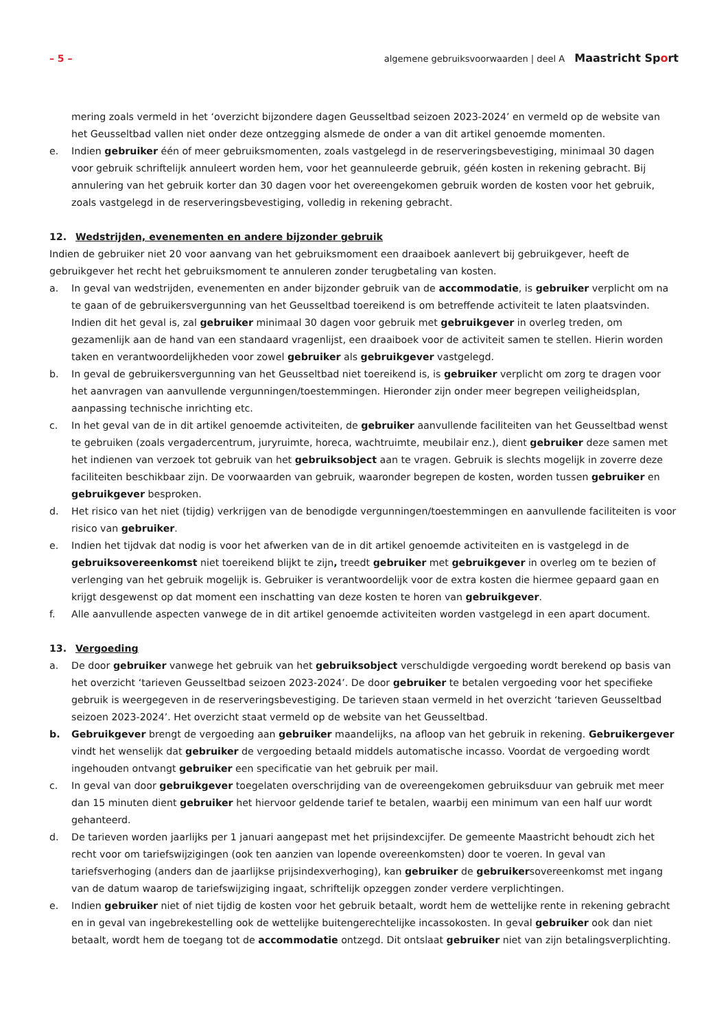– 5 –
algemene gebruiksvoorwaarden | deel A Maastricht Sport
mering zoals vermeld in het ‘overzicht bijzondere dagen Geusseltbad seizoen 2023-2024’ en vermeld op de website van het Geusseltbad vallen niet onder deze ontzegging alsmede de onder a van dit artikel genoemde momenten.
e. Indien gebruiker één of meer gebruiksmomenten, zoals vastgelegd in de reserveringsbevestiging, minimaal 30 dagen voor gebruik schriftelijk annuleert worden hem, voor het geannuleerde gebruik, géén kosten in rekening gebracht. Bij annulering van het gebruik korter dan 30 dagen voor het overeengekomen gebruik worden de kosten voor het gebruik, zoals vastgelegd in de reserveringsbevestiging, volledig in rekening gebracht.
12. Wedstrijden, evenementen en andere bijzonder gebruik
Indien de gebruiker niet 20 voor aanvang van het gebruiksmoment een draaiboek aanlevert bij gebruikgever, heeft de gebruikgever het recht het gebruiksmoment te annuleren zonder terugbetaling van kosten.
a. In geval van wedstrijden, evenementen en ander bijzonder gebruik van de accommodatie, is gebruiker verplicht om na te gaan of de gebruikersvergunning van het Geusseltbad toereikend is om betreffende activiteit te laten plaatsvinden. Indien dit het geval is, zal gebruiker minimaal 30 dagen voor gebruik met gebruikgever in overleg treden, om gezamenlijk aan de hand van een standaard vragenlijst, een draaiboek voor de activiteit samen te stellen. Hierin worden taken en verantwoordelijkheden voor zowel gebruiker als gebruikgever vastgelegd.
b. In geval de gebruikersvergunning van het Geusseltbad niet toereikend is, is gebruiker verplicht om zorg te dragen voor het aanvragen van aanvullende vergunningen/toestemmingen. Hieronder zijn onder meer begrepen veiligheidsplan, aanpassing technische inrichting etc.
c. In het geval van de in dit artikel genoemde activiteiten, de gebruiker aanvullende faciliteiten van het Geusseltbad wenst te gebruiken (zoals vergadercentrum, juryruimte, horeca, wachtruimte, meubilair enz.), dient gebruiker deze samen met het indienen van verzoek tot gebruik van het gebruiksobject aan te vragen. Gebruik is slechts mogelijk in zoverre deze faciliteiten beschikbaar zijn. De voorwaarden van gebruik, waaronder begrepen de kosten, worden tussen gebruiker en gebruikgever besproken.
d. Het risico van het niet (tijdig) verkrijgen van de benodigde vergunningen/toestemmingen en aanvullende faciliteiten is voor risico van gebruiker.
e. Indien het tijdvak dat nodig is voor het afwerken van de in dit artikel genoemde activiteiten en is vastgelegd in de gebruiksovereenkomst niet toereikend blijkt te zijn, treedt gebruiker met gebruikgever in overleg om te bezien of verlenging van het gebruik mogelijk is. Gebruiker is verantwoordelijk voor de extra kosten die hiermee gepaard gaan en krijgt desgewenst op dat moment een inschatting van deze kosten te horen van gebruikgever.
f. Alle aanvullende aspecten vanwege de in dit artikel genoemde activiteiten worden vastgelegd in een apart document.
13. Vergoeding
a. De door gebruiker vanwege het gebruik van het gebruiksobject verschuldigde vergoeding wordt berekend op basis van het overzicht ‘tarieven Geusseltbad seizoen 2023-2024’. De door gebruiker te betalen vergoeding voor het specifieke gebruik is weergegeven in de reserveringsbevestiging. De tarieven staan vermeld in het overzicht ‘tarieven Geusseltbad seizoen 2023-2024’. Het overzicht staat vermeld op de website van het Geusseltbad.
b. Gebruikgever brengt de vergoeding aan gebruiker maandelijks, na afloop van het gebruik in rekening. Gebruikergever vindt het wenselijk dat gebruiker de vergoeding betaald middels automatische incasso. Voordat de vergoeding wordt ingehouden ontvangt gebruiker een specificatie van het gebruik per mail.
c. In geval van door gebruikgever toegelaten overschrijding van de overeengekomen gebruiksduur van gebruik met meer dan 15 minuten dient gebruiker het hiervoor geldende tarief te betalen, waarbij een minimum van een half uur wordt gehanteerd.
d. De tarieven worden jaarlijks per 1 januari aangepast met het prijsindexcijfer. De gemeente Maastricht behoudt zich het recht voor om tariefswijzigingen (ook ten aanzien van lopende overeenkomsten) door te voeren. In geval van tariefsverhoging (anders dan de jaarlijkse prijsindexverhoging), kan gebruiker de gebruikersovereenkomst met ingang van de datum waarop de tariefswijziging ingaat, schriftelijk opzeggen zonder verdere verplichtingen.
e. Indien gebruiker niet of niet tijdig de kosten voor het gebruik betaalt, wordt hem de wettelijke rente in rekening gebracht en in geval van ingebrekestelling ook de wettelijke buitengerechtelijke incassokosten. In geval gebruiker ook dan niet betaalt, wordt hem de toegang tot de accommodatie ontzegd. Dit ontslaat gebruiker niet van zijn betalingsverplichting.